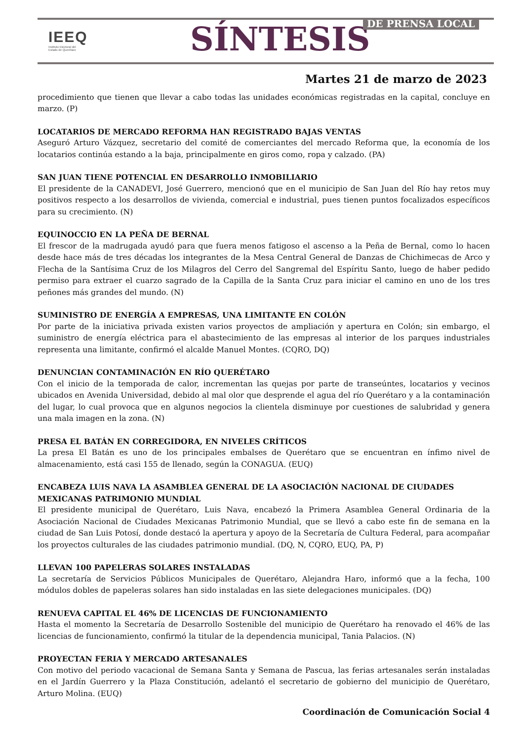IEEQ
Instituto Electoral del
Estado de Querétaro
SÍNTESIS DE PRENSA LOCAL
Martes 21 de marzo de 2023
procedimiento que tienen que llevar a cabo todas las unidades económicas registradas en la capital, concluye en marzo. (P)
LOCATARIOS DE MERCADO REFORMA HAN REGISTRADO BAJAS VENTAS
Aseguró Arturo Vázquez, secretario del comité de comerciantes del mercado Reforma que, la economía de los locatarios continúa estando a la baja, principalmente en giros como, ropa y calzado. (PA)
SAN JUAN TIENE POTENCIAL EN DESARROLLO INMOBILIARIO
El presidente de la CANADEVI, José Guerrero, mencionó que en el municipio de San Juan del Río hay retos muy positivos respecto a los desarrollos de vivienda, comercial e industrial, pues tienen puntos focalizados específicos para su crecimiento. (N)
EQUINOCCIO EN LA PEÑA DE BERNAL
El frescor de la madrugada ayudó para que fuera menos fatigoso el ascenso a la Peña de Bernal, como lo hacen desde hace más de tres décadas los integrantes de la Mesa Central General de Danzas de Chichimecas de Arco y Flecha de la Santísima Cruz de los Milagros del Cerro del Sangremal del Espíritu Santo, luego de haber pedido permiso para extraer el cuarzo sagrado de la Capilla de la Santa Cruz para iniciar el camino en uno de los tres peñones más grandes del mundo. (N)
SUMINISTRO DE ENERGÍA A EMPRESAS, UNA LIMITANTE EN COLÓN
Por parte de la iniciativa privada existen varios proyectos de ampliación y apertura en Colón; sin embargo, el suministro de energía eléctrica para el abastecimiento de las empresas al interior de los parques industriales representa una limitante, confirmó el alcalde Manuel Montes. (CQRO, DQ)
DENUNCIAN CONTAMINACIÓN EN RÍO QUERÉTARO
Con el inicio de la temporada de calor, incrementan las quejas por parte de transeúntes, locatarios y vecinos ubicados en Avenida Universidad, debido al mal olor que desprende el agua del río Querétaro y a la contaminación del lugar, lo cual provoca que en algunos negocios la clientela disminuye por cuestiones de salubridad y genera una mala imagen en la zona. (N)
PRESA EL BATÁN EN CORREGIDORA, EN NIVELES CRÍTICOS
La presa El Batán es uno de los principales embalses de Querétaro que se encuentran en ínfimo nivel de almacenamiento, está casi 155 de llenado, según la CONAGUA. (EUQ)
ENCABEZA LUIS NAVA LA ASAMBLEA GENERAL DE LA ASOCIACIÓN NACIONAL DE CIUDADES MEXICANAS PATRIMONIO MUNDIAL
El presidente municipal de Querétaro, Luis Nava, encabezó la Primera Asamblea General Ordinaria de la Asociación Nacional de Ciudades Mexicanas Patrimonio Mundial, que se llevó a cabo este fin de semana en la ciudad de San Luis Potosí, donde destacó la apertura y apoyo de la Secretaría de Cultura Federal, para acompañar los proyectos culturales de las ciudades patrimonio mundial. (DQ, N, CQRO, EUQ, PA, P)
LLEVAN 100 PAPELERAS SOLARES INSTALADAS
La secretaría de Servicios Públicos Municipales de Querétaro, Alejandra Haro, informó que a la fecha, 100 módulos dobles de papeleras solares han sido instaladas en las siete delegaciones municipales. (DQ)
RENUEVA CAPITAL EL 46% DE LICENCIAS DE FUNCIONAMIENTO
Hasta el momento la Secretaría de Desarrollo Sostenible del municipio de Querétaro ha renovado el 46% de las licencias de funcionamiento, confirmó la titular de la dependencia municipal, Tania Palacios. (N)
PROYECTAN FERIA Y MERCADO ARTESANALES
Con motivo del periodo vacacional de Semana Santa y Semana de Pascua, las ferias artesanales serán instaladas en el Jardín Guerrero y la Plaza Constitución, adelantó el secretario de gobierno del municipio de Querétaro, Arturo Molina. (EUQ)
Coordinación de Comunicación Social 4